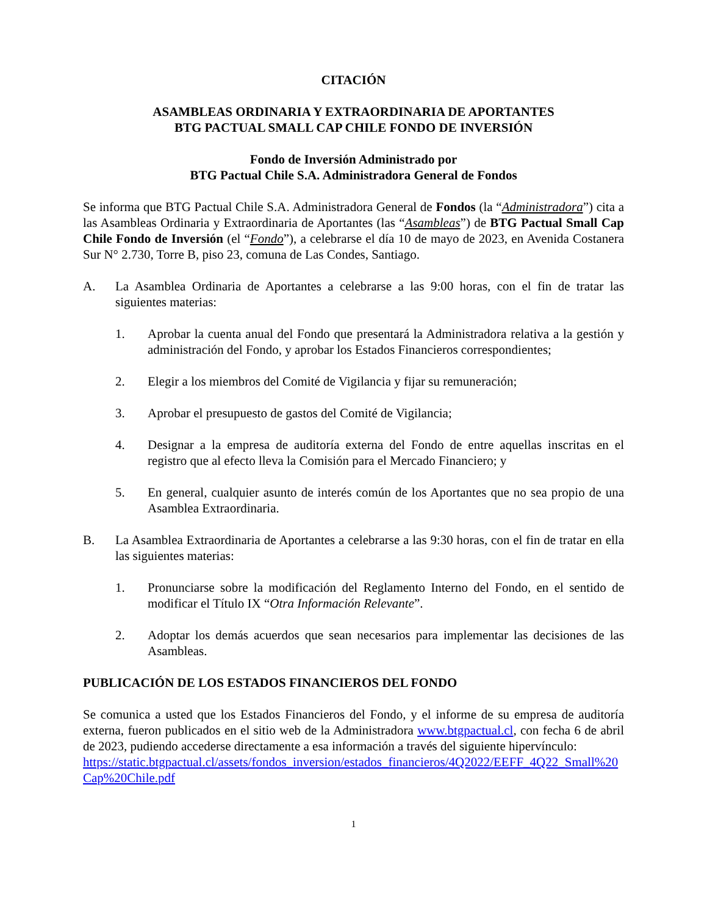CITACIÓN
ASAMBLEAS ORDINARIA Y EXTRAORDINARIA DE APORTANTES
BTG PACTUAL SMALL CAP CHILE FONDO DE INVERSIÓN
Fondo de Inversión Administrado por
BTG Pactual Chile S.A. Administradora General de Fondos
Se informa que BTG Pactual Chile S.A. Administradora General de Fondos (la “Administradora”) cita a las Asambleas Ordinaria y Extraordinaria de Aportantes (las “Asambleas”) de BTG Pactual Small Cap Chile Fondo de Inversión (el “Fondo”), a celebrarse el día 10 de mayo de 2023, en Avenida Costanera Sur N° 2.730, Torre B, piso 23, comuna de Las Condes, Santiago.
A. La Asamblea Ordinaria de Aportantes a celebrarse a las 9:00 horas, con el fin de tratar las siguientes materias:
1. Aprobar la cuenta anual del Fondo que presentará la Administradora relativa a la gestión y administración del Fondo, y aprobar los Estados Financieros correspondientes;
2. Elegir a los miembros del Comité de Vigilancia y fijar su remuneración;
3. Aprobar el presupuesto de gastos del Comité de Vigilancia;
4. Designar a la empresa de auditoría externa del Fondo de entre aquellas inscritas en el registro que al efecto lleva la Comisión para el Mercado Financiero; y
5. En general, cualquier asunto de interés común de los Aportantes que no sea propio de una Asamblea Extraordinaria.
B. La Asamblea Extraordinaria de Aportantes a celebrarse a las 9:30 horas, con el fin de tratar en ella las siguientes materias:
1. Pronunciarse sobre la modificación del Reglamento Interno del Fondo, en el sentido de modificar el Título IX “Otra Información Relevante”.
2. Adoptar los demás acuerdos que sean necesarios para implementar las decisiones de las Asambleas.
PUBLICACIÓN DE LOS ESTADOS FINANCIEROS DEL FONDO
Se comunica a usted que los Estados Financieros del Fondo, y el informe de su empresa de auditoría externa, fueron publicados en el sitio web de la Administradora www.btgpactual.cl, con fecha 6 de abril de 2023, pudiendo accederse directamente a esa información a través del siguiente hipervínculo:
https://static.btgpactual.cl/assets/fondos_inversion/estados_financieros/4Q2022/EEFF_4Q22_Small%20Cap%20Chile.pdf
1